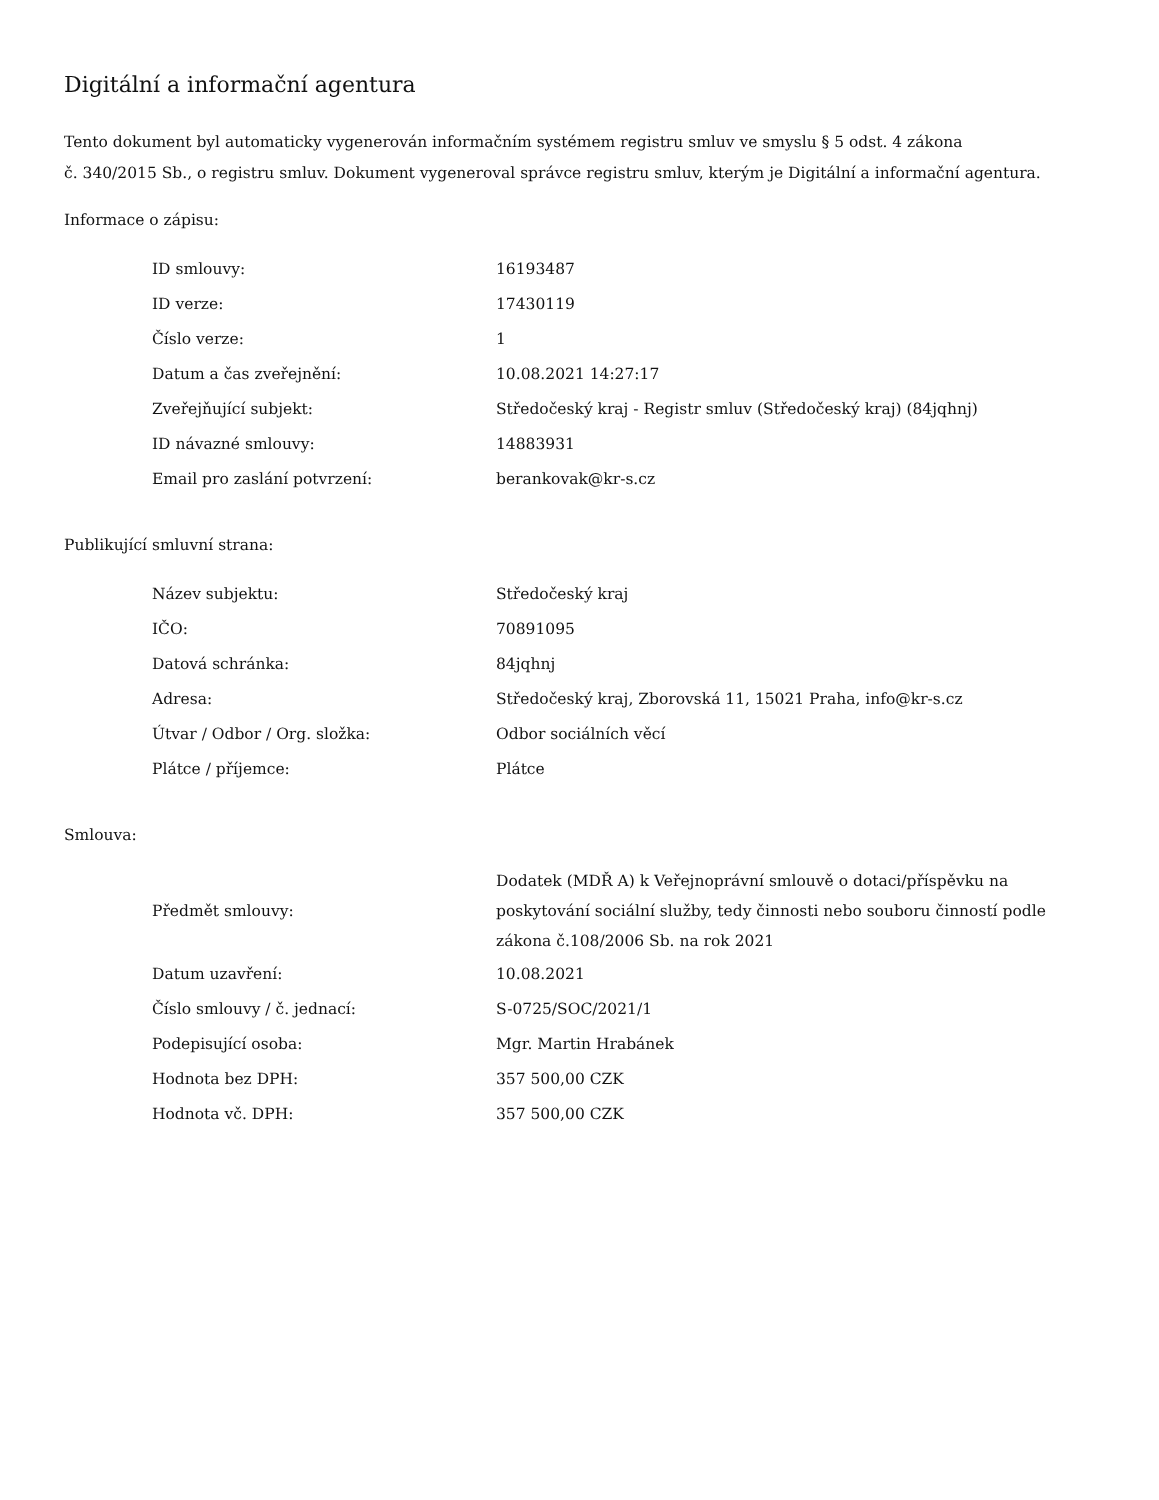Digitální a informační agentura
Tento dokument byl automaticky vygenerován informačním systémem registru smluv ve smyslu § 5 odst. 4 zákona
č. 340/2015 Sb., o registru smluv. Dokument vygeneroval správce registru smluv, kterým je Digitální a informační agentura.
Informace o zápisu:
| ID smlouvy: | 16193487 |
| ID verze: | 17430119 |
| Číslo verze: | 1 |
| Datum a čas zveřejnění: | 10.08.2021 14:27:17 |
| Zveřejňující subjekt: | Středočeský kraj - Registr smluv (Středočeský kraj) (84jqhnj) |
| ID návazné smlouvy: | 14883931 |
| Email pro zaslání potvrzení: | berankovak@kr-s.cz |
Publikující smluvní strana:
| Název subjektu: | Středočeský kraj |
| IČO: | 70891095 |
| Datová schránka: | 84jqhnj |
| Adresa: | Středočeský kraj, Zborovská 11, 15021 Praha, info@kr-s.cz |
| Útvar / Odbor / Org. složka: | Odbor sociálních věcí |
| Plátce / příjemce: | Plátce |
Smlouva:
| Předmět smlouvy: | Dodatek (MDŘ A) k Veřejnoprávní smlouvě o dotaci/příspěvku na poskytování sociální služby, tedy činnosti nebo souboru činností podle zákona č.108/2006 Sb. na rok 2021 |
| Datum uzavření: | 10.08.2021 |
| Číslo smlouvy / č. jednací: | S-0725/SOC/2021/1 |
| Podepisující osoba: | Mgr. Martin Hrabánek |
| Hodnota bez DPH: | 357 500,00 CZK |
| Hodnota vč. DPH: | 357 500,00 CZK |